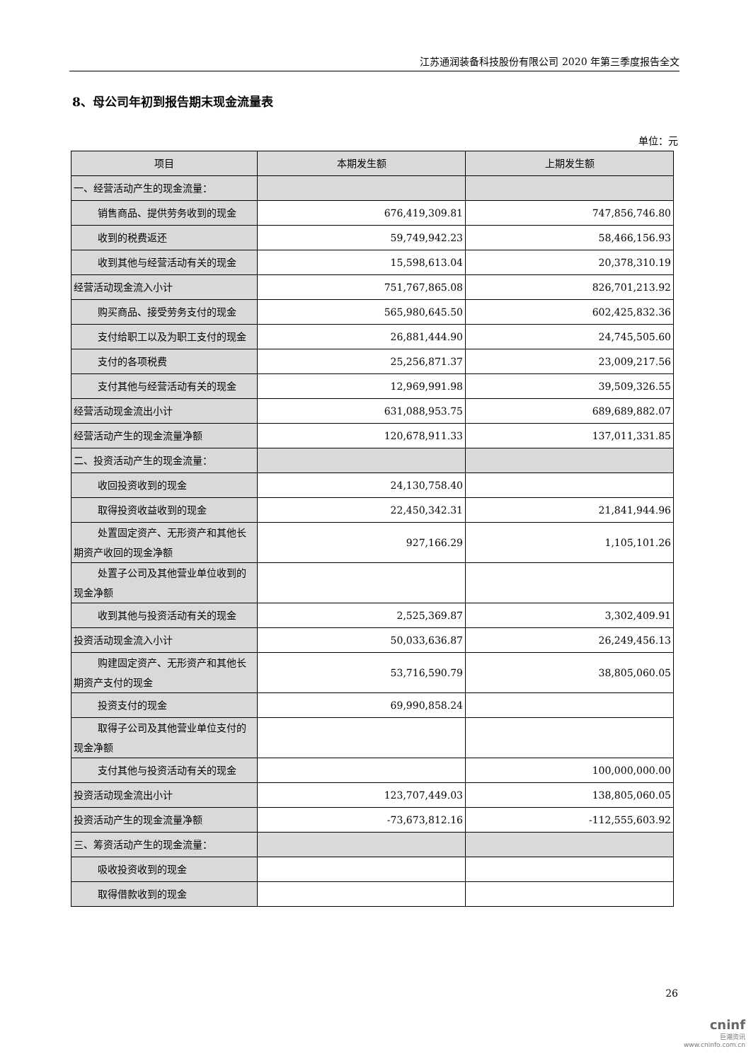江苏通润装备科技股份有限公司 2020 年第三季度报告全文
8、母公司年初到报告期末现金流量表
单位：元
| 项目 | 本期发生额 | 上期发生额 |
| --- | --- | --- |
| 一、经营活动产生的现金流量： | | |
| 销售商品、提供劳务收到的现金 | 676,419,309.81 | 747,856,746.80 |
| 收到的税费返还 | 59,749,942.23 | 58,466,156.93 |
| 收到其他与经营活动有关的现金 | 15,598,613.04 | 20,378,310.19 |
| 经营活动现金流入小计 | 751,767,865.08 | 826,701,213.92 |
| 购买商品、接受劳务支付的现金 | 565,980,645.50 | 602,425,832.36 |
| 支付给职工以及为职工支付的现 金 | 26,881,444.90 | 24,745,505.60 |
| 支付的各项税费 | 25,256,871.37 | 23,009,217.56 |
| 支付其他与经营活动有关的现金 | 12,969,991.98 | 39,509,326.55 |
| 经营活动现金流出小计 | 631,088,953.75 | 689,689,882.07 |
| 经营活动产生的现金流量净额 | 120,678,911.33 | 137,011,331.85 |
| 二、投资活动产生的现金流量： | | |
| 收回投资收到的现金 | 24,130,758.40 | |
| 取得投资收益收到的现金 | 22,450,342.31 | 21,841,944.96 |
| 处置固定资产、无形资产和其他 长期资产收回的现金净额 | 927,166.29 | 1,105,101.26 |
| 处置子公司及其他营业单位收到 的现金净额 | | |
| 收到其他与投资活动有关的现金 | 2,525,369.87 | 3,302,409.91 |
| 投资活动现金流入小计 | 50,033,636.87 | 26,249,456.13 |
| 购建固定资产、无形资产和其他 长期资产支付的现金 | 53,716,590.79 | 38,805,060.05 |
| 投资支付的现金 | 69,990,858.24 | |
| 取得子公司及其他营业单位支付 的现金净额 | | |
| 支付其他与投资活动有关的现金 | | 100,000,000.00 |
| 投资活动现金流出小计 | 123,707,449.03 | 138,805,060.05 |
| 投资活动产生的现金流量净额 | -73,673,812.16 | -112,555,603.92 |
| 三、筹资活动产生的现金流量： | | |
| 吸收投资收到的现金 | | |
| 取得借款收到的现金 | | |
26
cninf
巨潮资讯
www.cninfo.com.cn